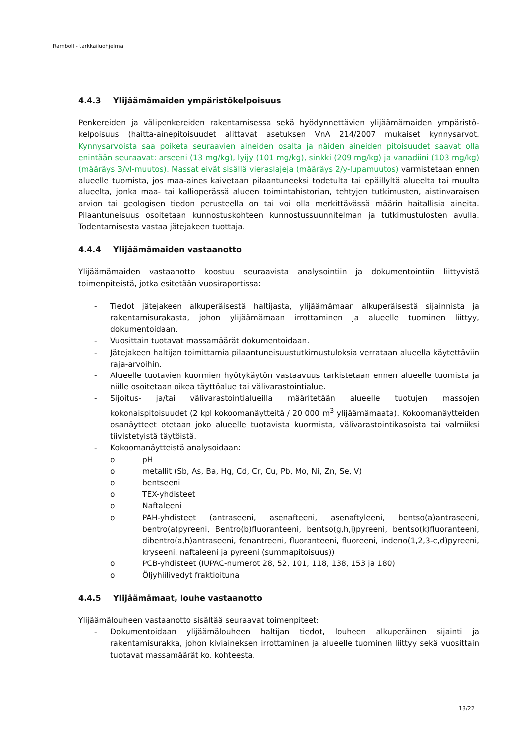Ramboll - tarkkailuohjelma
4.4.3 Ylijäämämaiden ympäristökelpoisuus
Penkereiden ja välipenkereiden rakentamisessa sekä hyödynnettävien ylijäämämaiden ympäristö-kelpoisuus (haitta-ainepitoisuudet alittavat asetuksen VnA 214/2007 mukaiset kynnysarvot. Kynnysarvoista saa poiketa seuraavien aineiden osalta ja näiden aineiden pitoisuudet saavat olla enintään seuraavat: arseeni (13 mg/kg), lyijy (101 mg/kg), sinkki (209 mg/kg) ja vanadiini (103 mg/kg) (määräys 3/vl-muutos). Massat eivät sisällä vieraslajeja (määräys 2/y-lupamuutos) varmistetaan ennen alueelle tuomista, jos maa-aines kaivetaan pilaantuneeksi todetulta tai epäillyltä alueelta tai muulta alueelta, jonka maa- tai kallioperässä alueen toimintahistorian, tehtyjen tutkimusten, aistinvaraisen arvion tai geologisen tiedon perusteella on tai voi olla merkittävässä määrin haitallisia aineita. Pilaantuneisuus osoitetaan kunnostuskohteen kunnostussuunnitelman ja tutkimustulosten avulla. Todentamisesta vastaa jätejakeen tuottaja.
4.4.4 Ylijäämämaiden vastaanotto
Ylijäämämaiden vastaanotto koostuu seuraavista analysointiin ja dokumentointiin liittyvistä toimenpiteistä, jotka esitetään vuosiraportissa:
- Tiedot jätejakeen alkuperäisestä haltijasta, ylijäämämaan alkuperäisestä sijainnista ja rakentamisurakasta, johon ylijäämämaan irrottaminen ja alueelle tuominen liittyy, dokumentoidaan.
- Vuosittain tuotavat massamäärät dokumentoidaan.
- Jätejakeen haltijan toimittamia pilaantuneisuustutkimustuloksia verrataan alueella käytettäviin raja-arvoihin.
- Alueelle tuotavien kuormien hyötykäytön vastaavuus tarkistetaan ennen alueelle tuomista ja niille osoitetaan oikea täyttöalue tai välivarastointialue.
- Sijoitus- ja/tai välivarastointialueilla määritetään alueelle tuotujen massojen kokonaispitoisuudet (2 kpl kokoomanäytteitä / 20 000 m<sup>3</sup> ylijäämämaata). Kokoomanäytteiden osanäytteet otetaan joko alueelle tuotavista kuormista, välivarastointikasoista tai valmiiksi tiivistetyistä täytöistä.
- Kokoomanäytteistä analysoidaan:
o pH
o metallit (Sb, As, Ba, Hg, Cd, Cr, Cu, Pb, Mo, Ni, Zn, Se, V)
o bentseeni
o TEX-yhdisteet
o Naftaleeni
o PAH-yhdisteet (antraseeni, asenafteeni, asenaftyleeni, bentso(a)antraseeni, bentro(a)pyreeni, Bentro(b)fluoranteeni, bentso(g,h,i)pyreeni, bentso(k)fluoranteeni, dibentro(a,h)antraseeni, fenantreeni, fluoranteeni, fluoreeni, indeno(1,2,3-c,d)pyreeni, kryseeni, naftaleeni ja pyreeni (summapitoisuus))
o PCB-yhdisteet (IUPAC-numerot 28, 52, 101, 118, 138, 153 ja 180)
o Öljyhiilivedyt fraktioituna
4.4.5 Ylijäämämaat, louhe vastaanotto
Ylijäämälouheen vastaanotto sisältää seuraavat toimenpiteet:
- Dokumentoidaan ylijäämälouheen haltijan tiedot, louheen alkuperäinen sijainti ja rakentamisurakka, johon kiviaineksen irrottaminen ja alueelle tuominen liittyy sekä vuosittain tuotavat massamäärät ko. kohteesta.
13/22